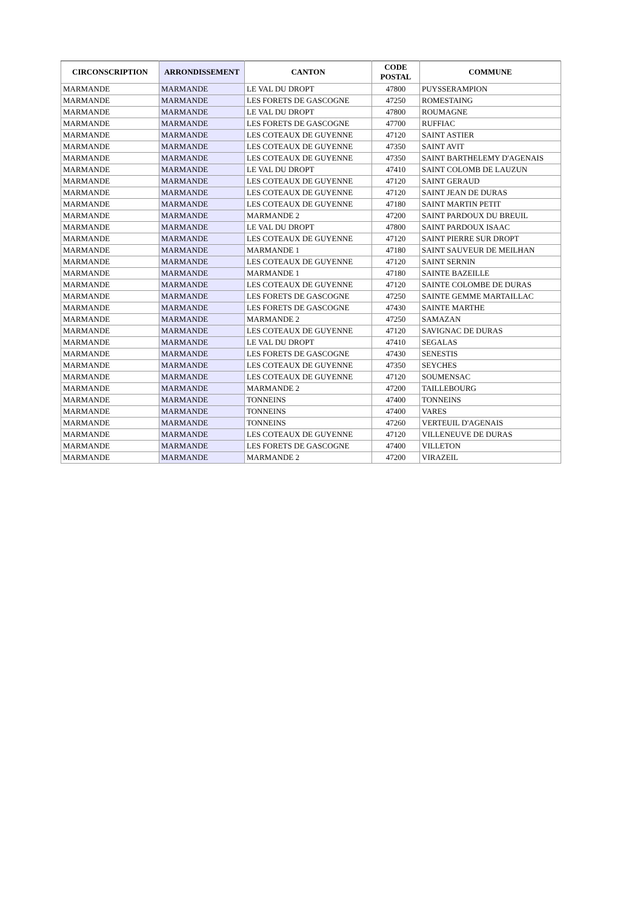| CIRCONSCRIPTION | ARRONDISSEMENT | CANTON | CODE POSTAL | COMMUNE |
| --- | --- | --- | --- | --- |
| MARMANDE | MARMANDE | LE VAL DU DROPT | 47800 | PUYSSERAMPION |
| MARMANDE | MARMANDE | LES FORETS DE GASCOGNE | 47250 | ROMESTAING |
| MARMANDE | MARMANDE | LE VAL DU DROPT | 47800 | ROUMAGNE |
| MARMANDE | MARMANDE | LES FORETS DE GASCOGNE | 47700 | RUFFIAC |
| MARMANDE | MARMANDE | LES COTEAUX DE GUYENNE | 47120 | SAINT ASTIER |
| MARMANDE | MARMANDE | LES COTEAUX DE GUYENNE | 47350 | SAINT AVIT |
| MARMANDE | MARMANDE | LES COTEAUX DE GUYENNE | 47350 | SAINT BARTHELEMY D'AGENAIS |
| MARMANDE | MARMANDE | LE VAL DU DROPT | 47410 | SAINT COLOMB DE LAUZUN |
| MARMANDE | MARMANDE | LES COTEAUX DE GUYENNE | 47120 | SAINT GERAUD |
| MARMANDE | MARMANDE | LES COTEAUX DE GUYENNE | 47120 | SAINT JEAN DE DURAS |
| MARMANDE | MARMANDE | LES COTEAUX DE GUYENNE | 47180 | SAINT MARTIN PETIT |
| MARMANDE | MARMANDE | MARMANDE 2 | 47200 | SAINT PARDOUX DU BREUIL |
| MARMANDE | MARMANDE | LE VAL DU DROPT | 47800 | SAINT PARDOUX ISAAC |
| MARMANDE | MARMANDE | LES COTEAUX DE GUYENNE | 47120 | SAINT PIERRE SUR DROPT |
| MARMANDE | MARMANDE | MARMANDE 1 | 47180 | SAINT SAUVEUR DE MEILHAN |
| MARMANDE | MARMANDE | LES COTEAUX DE GUYENNE | 47120 | SAINT SERNIN |
| MARMANDE | MARMANDE | MARMANDE 1 | 47180 | SAINTE BAZEILLE |
| MARMANDE | MARMANDE | LES COTEAUX DE GUYENNE | 47120 | SAINTE COLOMBE DE DURAS |
| MARMANDE | MARMANDE | LES FORETS DE GASCOGNE | 47250 | SAINTE GEMME MARTAILLAC |
| MARMANDE | MARMANDE | LES FORETS DE GASCOGNE | 47430 | SAINTE MARTHE |
| MARMANDE | MARMANDE | MARMANDE 2 | 47250 | SAMAZAN |
| MARMANDE | MARMANDE | LES COTEAUX DE GUYENNE | 47120 | SAVIGNAC DE DURAS |
| MARMANDE | MARMANDE | LE VAL DU DROPT | 47410 | SEGALAS |
| MARMANDE | MARMANDE | LES FORETS DE GASCOGNE | 47430 | SENESTIS |
| MARMANDE | MARMANDE | LES COTEAUX DE GUYENNE | 47350 | SEYCHES |
| MARMANDE | MARMANDE | LES COTEAUX DE GUYENNE | 47120 | SOUMENSAC |
| MARMANDE | MARMANDE | MARMANDE 2 | 47200 | TAILLEBOURG |
| MARMANDE | MARMANDE | TONNEINS | 47400 | TONNEINS |
| MARMANDE | MARMANDE | TONNEINS | 47400 | VARES |
| MARMANDE | MARMANDE | TONNEINS | 47260 | VERTEUIL D'AGENAIS |
| MARMANDE | MARMANDE | LES COTEAUX DE GUYENNE | 47120 | VILLENEUVE DE DURAS |
| MARMANDE | MARMANDE | LES FORETS DE GASCOGNE | 47400 | VILLETON |
| MARMANDE | MARMANDE | MARMANDE 2 | 47200 | VIRAZEIL |